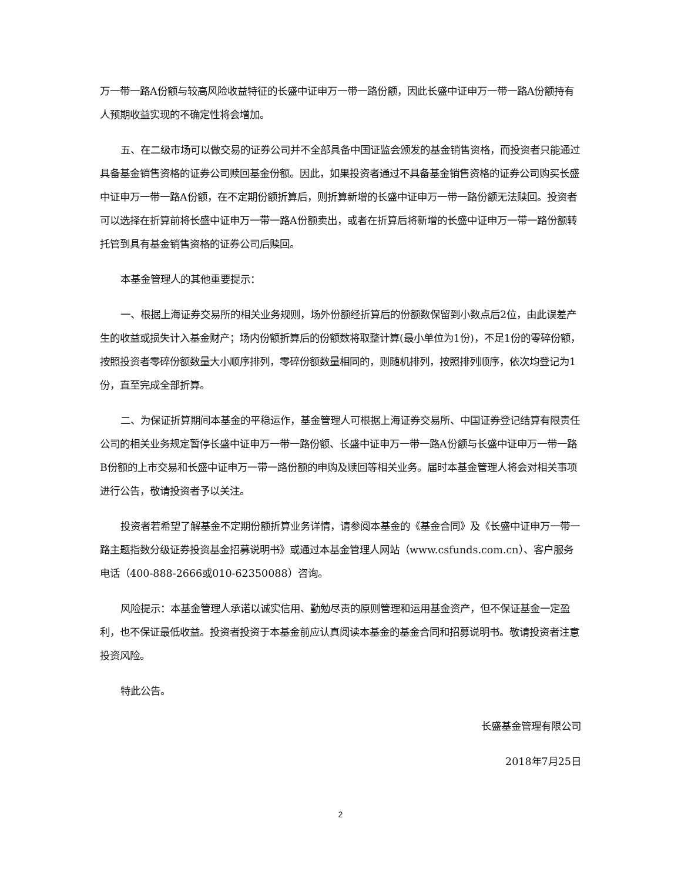万一带一路A份额与较高风险收益特征的长盛中证申万一带一路份额，因此长盛中证申万一带一路A份额持有人预期收益实现的不确定性将会增加。
五、在二级市场可以做交易的证券公司并不全部具备中国证监会颁发的基金销售资格，而投资者只能通过具备基金销售资格的证券公司赎回基金份额。因此，如果投资者通过不具备基金销售资格的证券公司购买长盛中证申万一带一路A份额，在不定期份额折算后，则折算新增的长盛中证申万一带一路份额无法赎回。投资者可以选择在折算前将长盛中证申万一带一路A份额卖出，或者在折算后将新增的长盛中证申万一带一路份额转托管到具有基金销售资格的证券公司后赎回。
本基金管理人的其他重要提示：
一、根据上海证券交易所的相关业务规则，场外份额经折算后的份额数保留到小数点后2位，由此误差产生的收益或损失计入基金财产；场内份额折算后的份额数将取整计算(最小单位为1份)，不足1份的零碎份额，按照投资者零碎份额数量大小顺序排列，零碎份额数量相同的，则随机排列，按照排列顺序，依次均登记为1 份，直至完成全部折算。
二、为保证折算期间本基金的平稳运作，基金管理人可根据上海证券交易所、中国证券登记结算有限责任公司的相关业务规定暂停长盛中证申万一带一路份额、长盛中证申万一带一路A份额与长盛中证申万一带一路B份额的上市交易和长盛中证申万一带一路份额的申购及赎回等相关业务。届时本基金管理人将会对相关事项进行公告，敬请投资者予以关注。
投资者若希望了解基金不定期份额折算业务详情，请参阅本基金的《基金合同》及《长盛中证申万一带一路主题指数分级证券投资基金招募说明书》或通过本基金管理人网站（www.csfunds.com.cn）、客户服务电话（400-888-2666或010-62350088）咨询。
风险提示：本基金管理人承诺以诚实信用、勤勉尽责的原则管理和运用基金资产，但不保证基金一定盈利，也不保证最低收益。投资者投资于本基金前应认真阅读本基金的基金合同和招募说明书。敬请投资者注意投资风险。
特此公告。
长盛基金管理有限公司
2018年7月25日
2